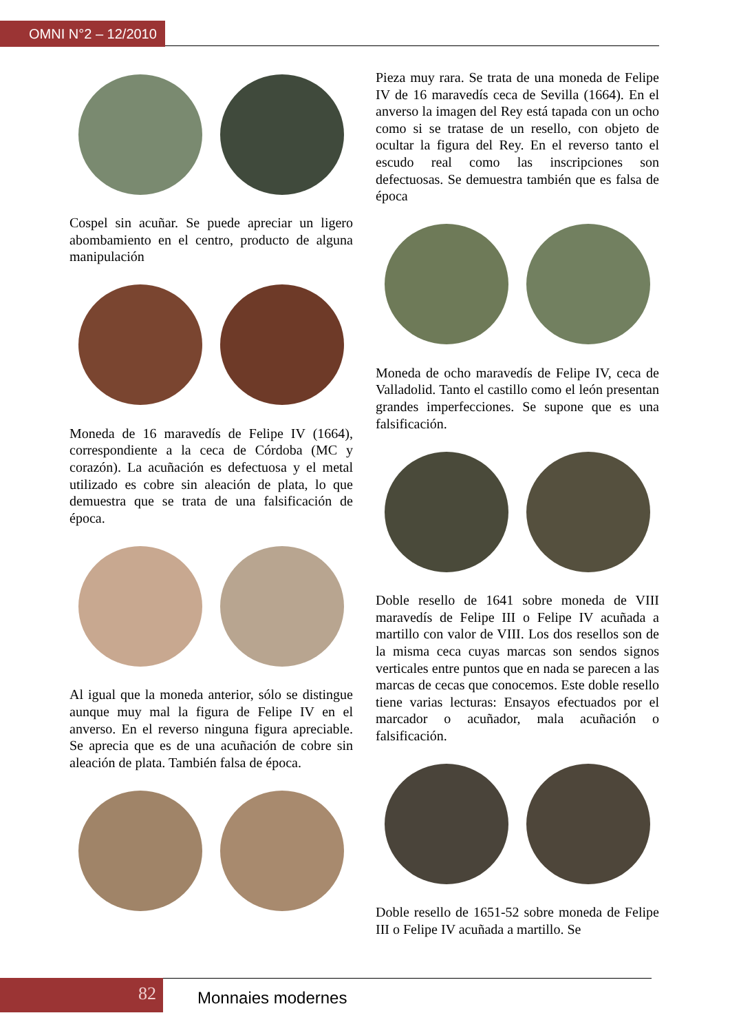OMNI N°2 – 12/2010
Cospel sin acuñar. Se puede apreciar un ligero abombamiento en el centro, producto de alguna manipulación
Moneda de 16 maravedís de Felipe IV (1664), correspondiente a la ceca de Córdoba (MC y corazón). La acuñación es defectuosa y el metal utilizado es cobre sin aleación de plata, lo que demuestra que se trata de una falsificación de época.
Al igual que la moneda anterior, sólo se distingue aunque muy mal la figura de Felipe IV en el anverso. En el reverso ninguna figura apreciable. Se aprecia que es de una acuñación de cobre sin aleación de plata. También falsa de época.
Pieza muy rara. Se trata de una moneda de Felipe IV de 16 maravedís ceca de Sevilla (1664). En el anverso la imagen del Rey está tapada con un ocho como si se tratase de un resello, con objeto de ocultar la figura del Rey. En el reverso tanto el escudo real como las inscripciones son defectuosas. Se demuestra también que es falsa de época
Moneda de ocho maravedís de Felipe IV, ceca de Valladolid. Tanto el castillo como el león presentan grandes imperfecciones. Se supone que es una falsificación.
Doble resello de 1641 sobre moneda de VIII maravedís de Felipe III o Felipe IV acuñada a martillo con valor de VIII. Los dos resellos son de la misma ceca cuyas marcas son sendos signos verticales entre puntos que en nada se parecen a las marcas de cecas que conocemos. Este doble resello tiene varias lecturas: Ensayos efectuados por el marcador o acuñador, mala acuñación o falsificación.
Doble resello de 1651-52 sobre moneda de Felipe III o Felipe IV acuñada a martillo. Se
82 Monnaies modernes